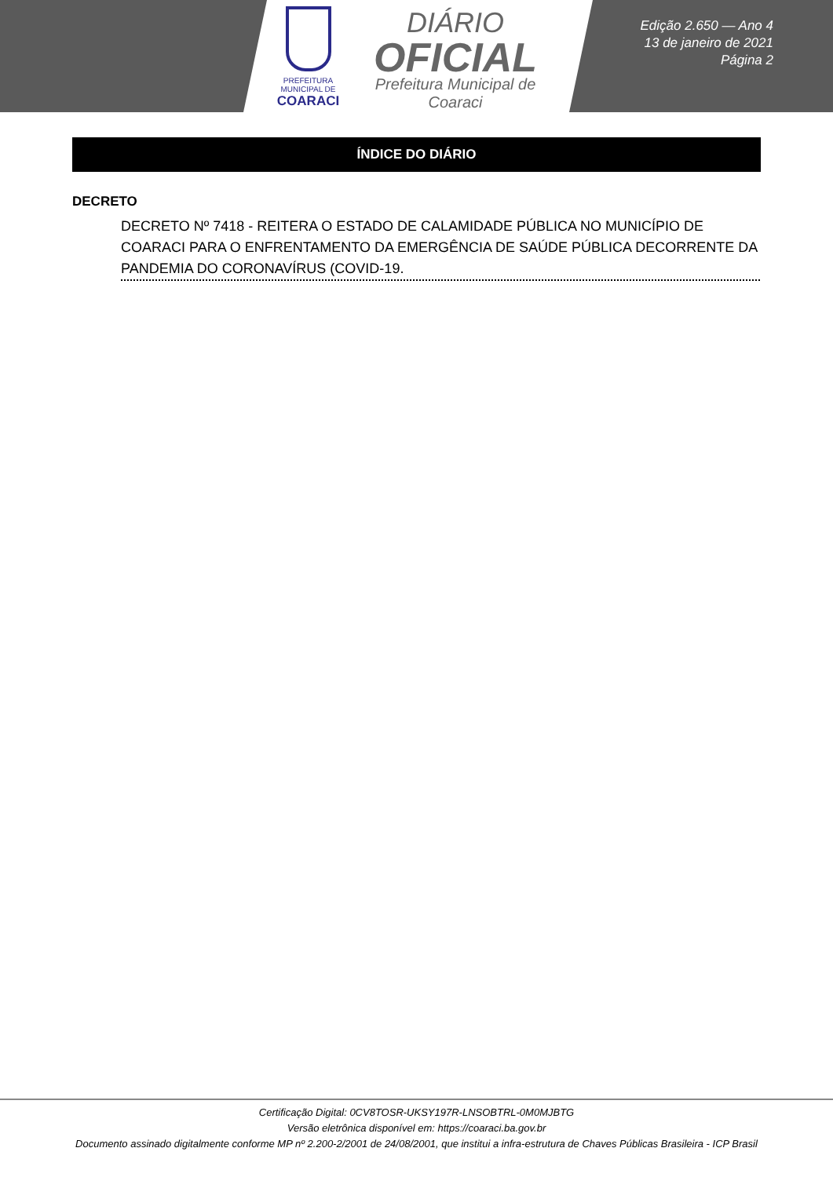PREFEITURA MUNICIPAL DE
COARACI
DIÁRIO
OFICIAL
Prefeitura Municipal de
Coaraci
Edição 2.650 — Ano 4
13 de janeiro de 2021
Página 2
ÍNDICE DO DIÁRIO
DECRETO
DECRETO Nº 7418 - REITERA O ESTADO DE CALAMIDADE PÚBLICA NO MUNICÍPIO DE COARACI PARA O ENFRENTAMENTO DA EMERGÊNCIA DE SAÚDE PÚBLICA DECORRENTE DA PANDEMIA DO CORONAVÍRUS (COVID-19.
Certificação Digital: 0CV8TOSR-UKSY197R-LNSOBTRL-0M0MJBTG
Versão eletrônica disponível em: https://coaraci.ba.gov.br
Documento assinado digitalmente conforme MP nº 2.200-2/2001 de 24/08/2001, que institui a infra-estrutura de Chaves Públicas Brasileira - ICP Brasil